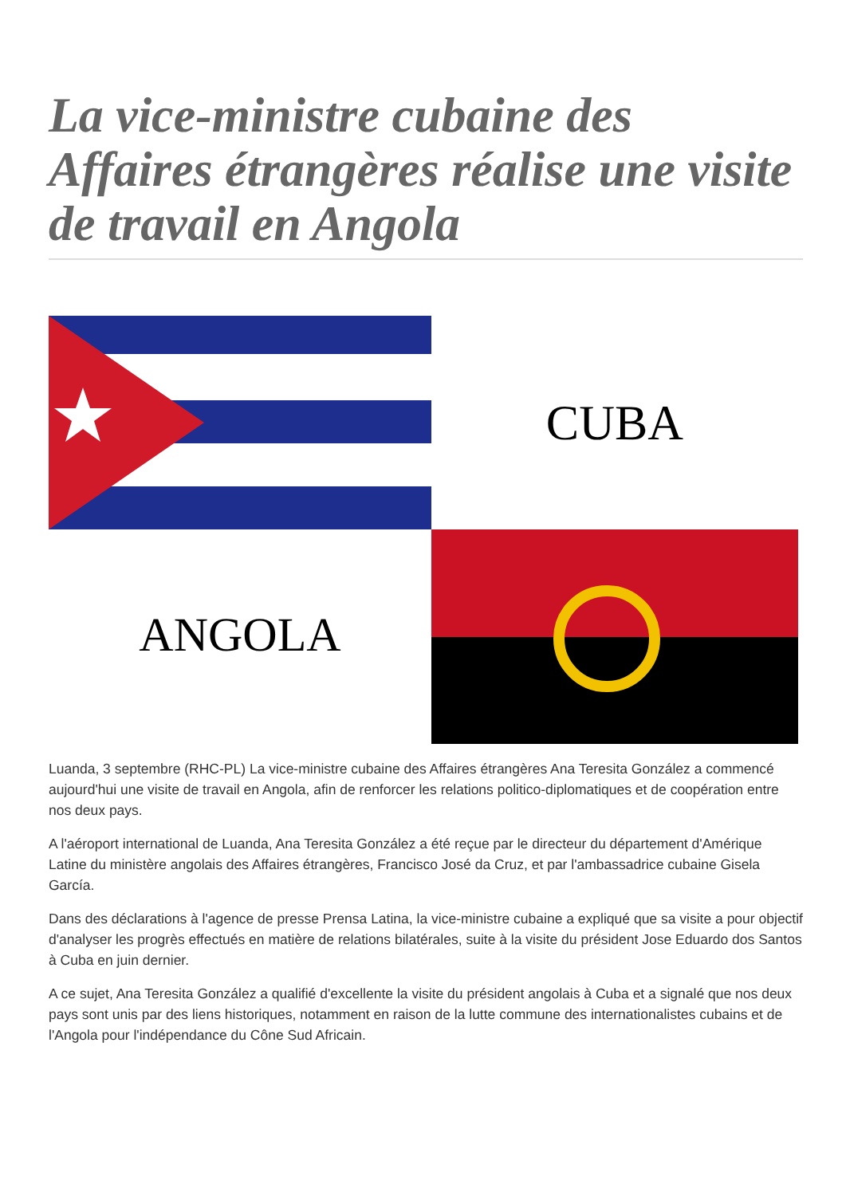La vice-ministre cubaine des Affaires étrangères réalise une visite de travail en Angola
CUBA
ANGOLA
Luanda, 3 septembre (RHC-PL) La vice-ministre cubaine des Affaires étrangères Ana Teresita González a commencé aujourd'hui une visite de travail en Angola, afin de renforcer les relations politico-diplomatiques et de coopération entre nos deux pays.
A l'aéroport international de Luanda, Ana Teresita González a été reçue par le directeur du département d'Amérique Latine du ministère angolais des Affaires étrangères, Francisco José da Cruz, et par l'ambassadrice cubaine Gisela García.
Dans des déclarations à l'agence de presse Prensa Latina, la vice-ministre cubaine a expliqué que sa visite a pour objectif d'analyser les progrès effectués en matière de relations bilatérales, suite à la visite du président Jose Eduardo dos Santos à Cuba en juin dernier.
A ce sujet, Ana Teresita González a qualifié d'excellente la visite du président angolais à Cuba et a signalé que nos deux pays sont unis par des liens historiques, notamment en raison de la lutte commune des internationalistes cubains et de l'Angola pour l'indépendance du Cône Sud Africain.